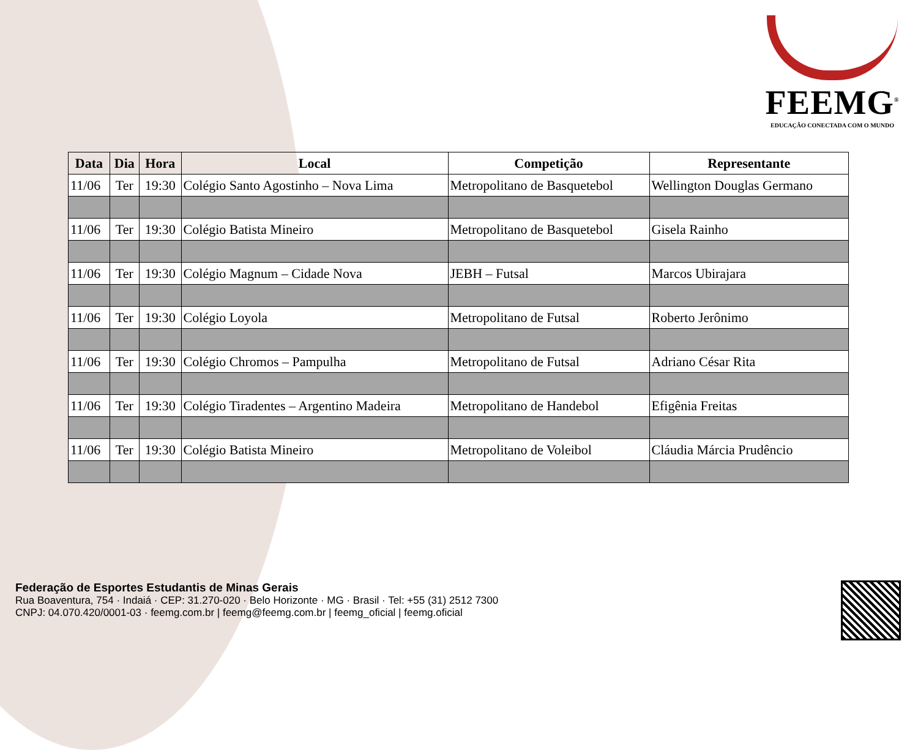FEEMG<sup>®</sup>
EDUCAÇÃO CONECTADA COM O MUNDO
| Data | Dia | Hora | Local | Competição | Representante |
| --- | --- | --- | --- | --- | --- |
| 11/06 | Ter | 19:30 | Colégio Santo Agostinho – Nova Lima | Metropolitano de Basquetebol | Wellington Douglas Germano |
| 11/06 | Ter | 19:30 | Colégio Batista Mineiro | Metropolitano de Basquetebol | Gisela Rainho |
| 11/06 | Ter | 19:30 | Colégio Magnum – Cidade Nova | JEBH – Futsal | Marcos Ubirajara |
| 11/06 | Ter | 19:30 | Colégio Loyola | Metropolitano de Futsal | Roberto Jerônimo |
| 11/06 | Ter | 19:30 | Colégio Chromos – Pampulha | Metropolitano de Futsal | Adriano César Rita |
| 11/06 | Ter | 19:30 | Colégio Tiradentes – Argentino Madeira | Metropolitano de Handebol | Efigênia Freitas |
| 11/06 | Ter | 19:30 | Colégio Batista Mineiro | Metropolitano de Voleibol | Cláudia Márcia Prudêncio |
Federação de Esportes Estudantis de Minas Gerais
Rua Boaventura, 754 · Indaiá · CEP: 31.270-020 · Belo Horizonte · MG · Brasil · Tel: +55 (31) 2512 7300
CNPJ: 04.070.420/0001-03 · feemg.com.br | feemg@feemg.com.br | feemg_oficial | feemg.oficial